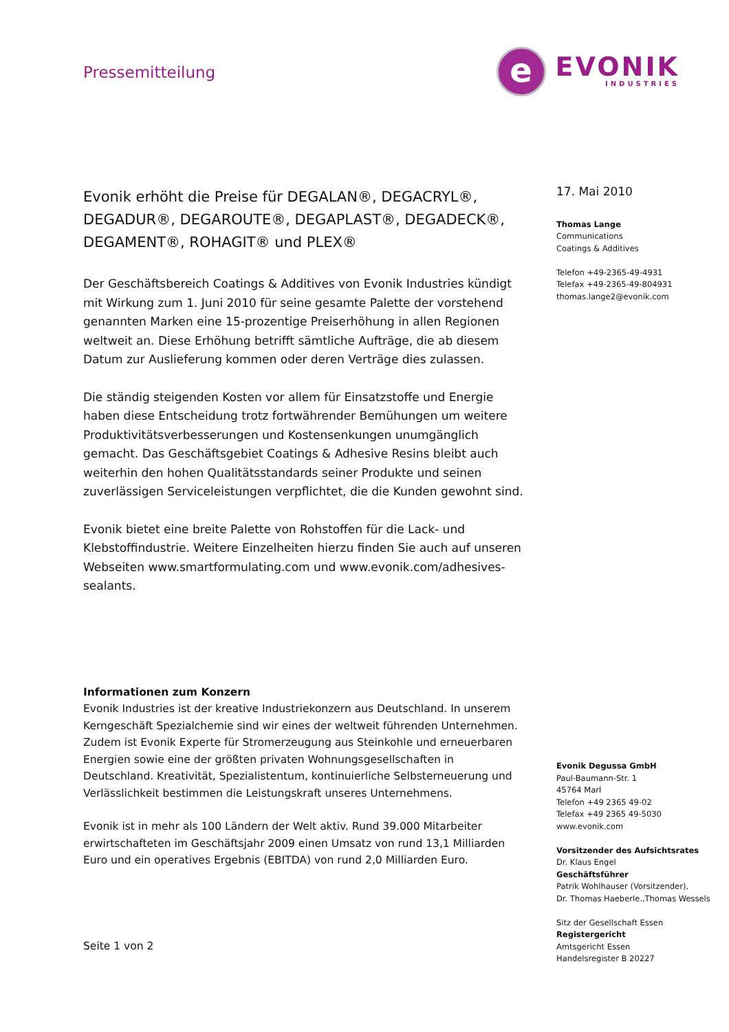Pressemitteilung
e
EVONIK
INDUSTRIES
Evonik erhöht die Preise für DEGALAN®, DEGACRYL®, DEGADUR®, DEGAROUTE®, DEGAPLAST®, DEGADECK®, DEGAMENT®, ROHAGIT® und PLEX®
Der Geschäftsbereich Coatings & Additives von Evonik Industries kündigt mit Wirkung zum 1. Juni 2010 für seine gesamte Palette der vorstehend genannten Marken eine 15-prozentige Preiserhöhung in allen Regionen weltweit an. Diese Erhöhung betrifft sämtliche Aufträge, die ab diesem Datum zur Auslieferung kommen oder deren Verträge dies zulassen.
Die ständig steigenden Kosten vor allem für Einsatzstoffe und Energie haben diese Entscheidung trotz fortwährender Bemühungen um weitere Produktivitätsverbesserungen und Kostensenkungen unumgänglich gemacht. Das Geschäftsgebiet Coatings & Adhesive Resins bleibt auch weiterhin den hohen Qualitätsstandards seiner Produkte und seinen zuverlässigen Serviceleistungen verpflichtet, die die Kunden gewohnt sind.
Evonik bietet eine breite Palette von Rohstoffen für die Lack- und Klebstoffindustrie. Weitere Einzelheiten hierzu finden Sie auch auf unseren Webseiten www.smartformulating.com und www.evonik.com/adhesives-sealants.
Informationen zum Konzern
Evonik Industries ist der kreative Industriekonzern aus Deutschland. In unserem Kerngeschäft Spezialchemie sind wir eines der weltweit führenden Unternehmen. Zudem ist Evonik Experte für Stromerzeugung aus Steinkohle und erneuerbaren Energien sowie eine der größten privaten Wohnungsgesellschaften in Deutschland. Kreativität, Spezialistentum, kontinuierliche Selbsterneuerung und Verlässlichkeit bestimmen die Leistungskraft unseres Unternehmens.
Evonik ist in mehr als 100 Ländern der Welt aktiv. Rund 39.000 Mitarbeiter erwirtschafteten im Geschäftsjahr 2009 einen Umsatz von rund 13,1 Milliarden Euro und ein operatives Ergebnis (EBITDA) von rund 2,0 Milliarden Euro.
Seite 1 von 2
17. Mai 2010
Thomas Lange
Communications
Coatings & Additives
Telefon +49-2365-49-4931
Telefax +49-2365-49-804931
thomas.lange2@evonik.com
Evonik Degussa GmbH
Paul-Baumann-Str. 1
45764 Marl
Telefon +49 2365 49-02
Telefax +49 2365 49-5030
www.evonik.com
Vorsitzender des Aufsichtsrates
Dr. Klaus Engel
Geschäftsführer
Patrik Wohlhauser (Vorsitzender),
Dr. Thomas Haeberle.,Thomas Wessels
Sitz der Gesellschaft Essen
Registergericht
Amtsgericht Essen
Handelsregister B 20227